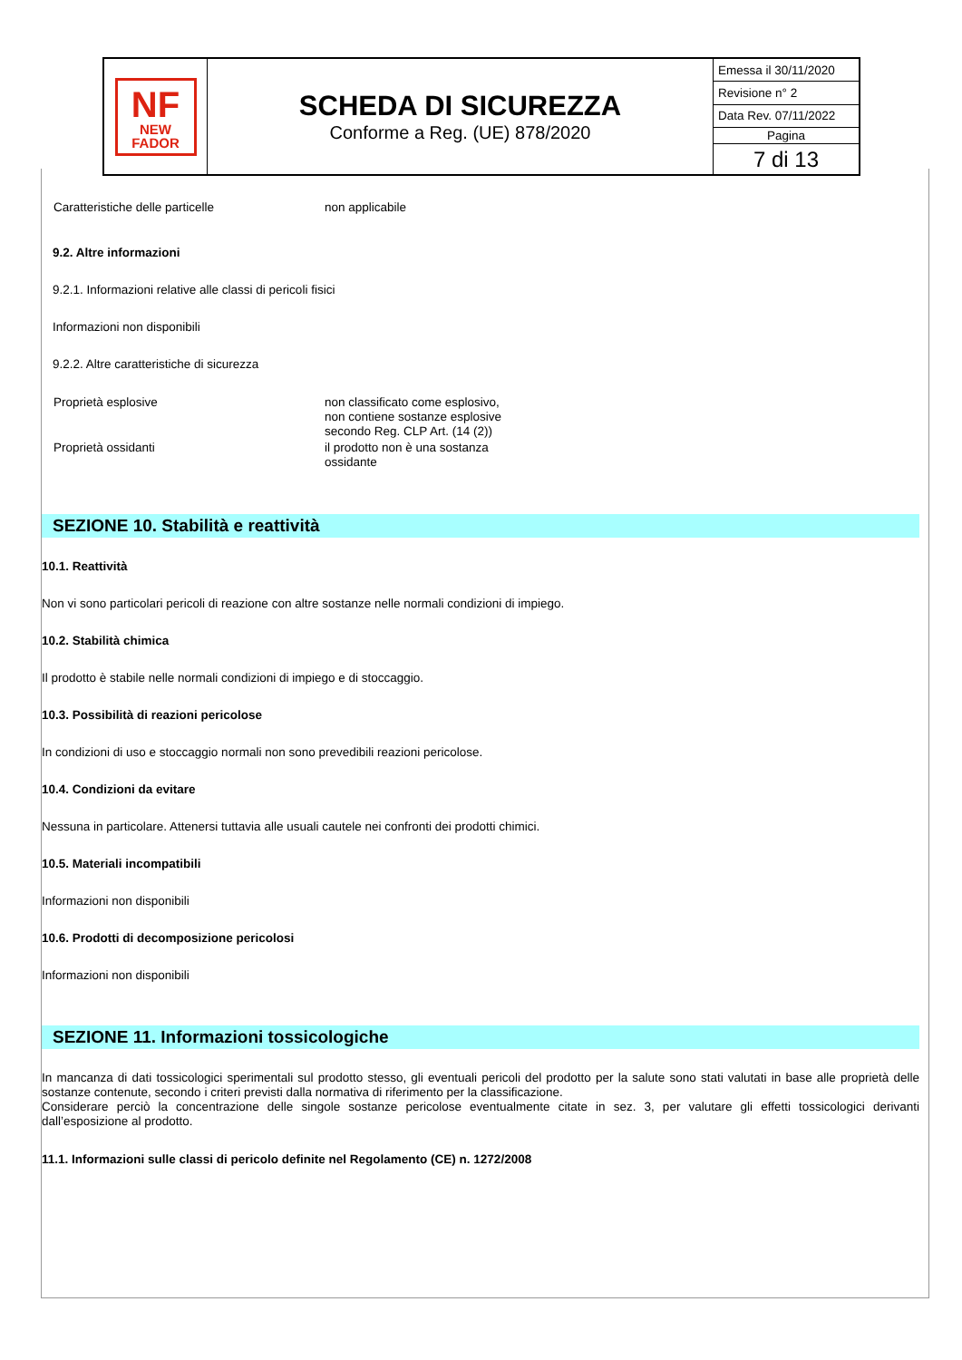| NF NEW FADOR | SCHEDA DI SICUREZZA Conforme a Reg. (UE) 878/2020 | Emessa il 30/11/2020 |
| | | Revisione n° 2 |
| | | Data Rev. 07/11/2022 |
| | | Pagina |
| | | 7 di 13 |
| Caratteristiche delle particelle | non applicabile |
9.2. Altre informazioni
9.2.1. Informazioni relative alle classi di pericoli fisici
Informazioni non disponibili
9.2.2. Altre caratteristiche di sicurezza
| Proprietà esplosive | non classificato come esplosivo, non contiene sostanze esplosive secondo Reg. CLP Art. (14 (2)) |
| Proprietà ossidanti | il prodotto non è una sostanza ossidante |
SEZIONE 10. Stabilità e reattività
10.1. Reattività
Non vi sono particolari pericoli di reazione con altre sostanze nelle normali condizioni di impiego.
10.2. Stabilità chimica
Il prodotto è stabile nelle normali condizioni di impiego e di stoccaggio.
10.3. Possibilità di reazioni pericolose
In condizioni di uso e stoccaggio normali non sono prevedibili reazioni pericolose.
10.4. Condizioni da evitare
Nessuna in particolare. Attenersi tuttavia alle usuali cautele nei confronti dei prodotti chimici.
10.5. Materiali incompatibili
Informazioni non disponibili
10.6. Prodotti di decomposizione pericolosi
Informazioni non disponibili
SEZIONE 11. Informazioni tossicologiche
In mancanza di dati tossicologici sperimentali sul prodotto stesso, gli eventuali pericoli del prodotto per la salute sono stati valutati in base alle proprietà delle sostanze contenute, secondo i criteri previsti dalla normativa di riferimento per la classificazione.
Considerare perciò la concentrazione delle singole sostanze pericolose eventualmente citate in sez. 3, per valutare gli effetti tossicologici derivanti dall’esposizione al prodotto.
11.1. Informazioni sulle classi di pericolo definite nel Regolamento (CE) n. 1272/2008